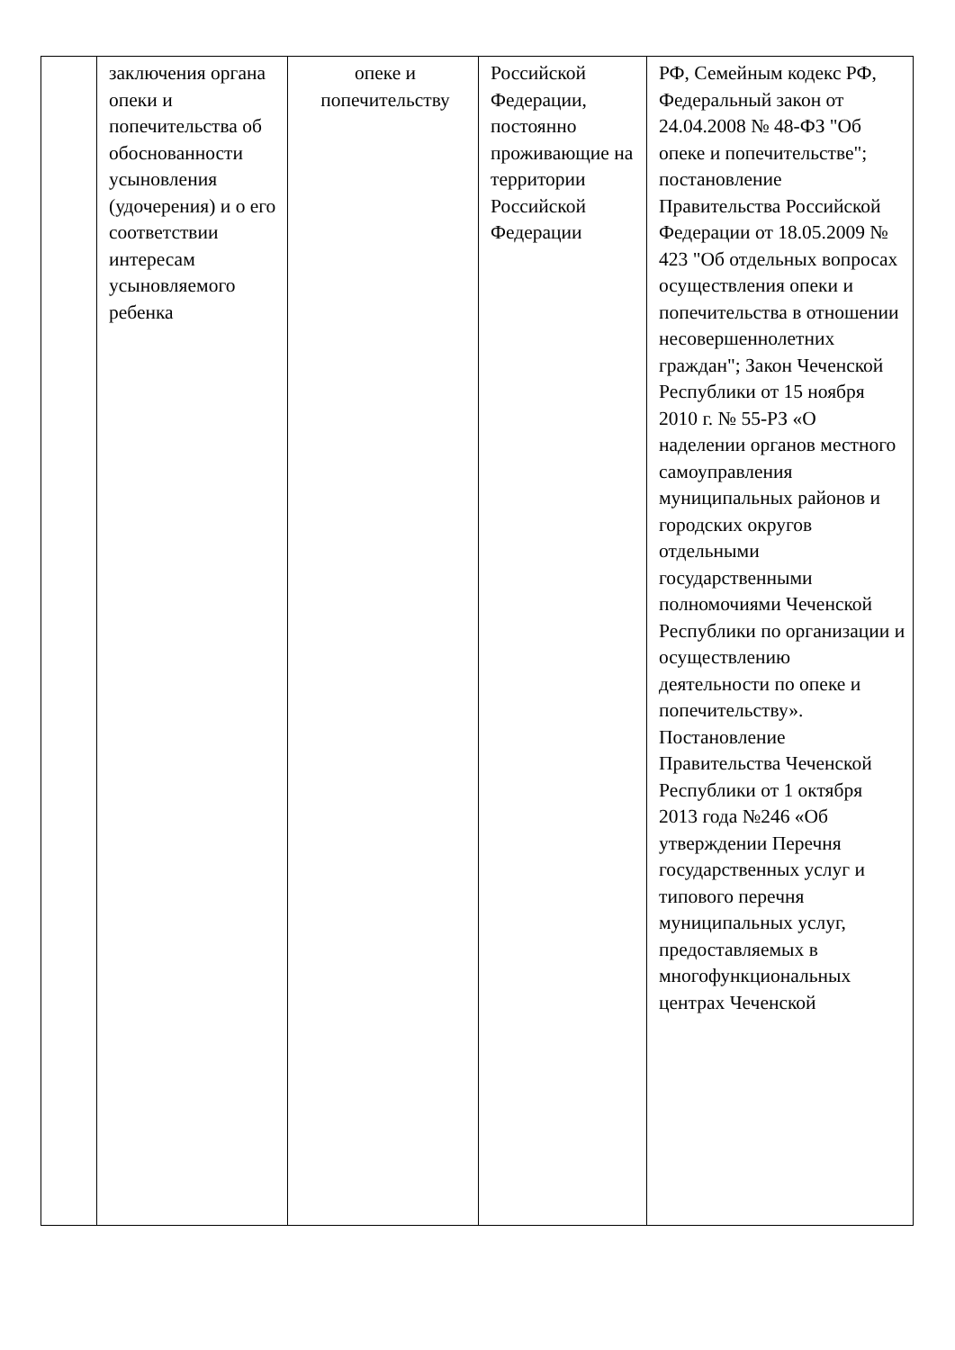| | заключения органа опеки и попечительства об обоснованности усыновления (удочерения) и о его соответствии интересам усыновляемого ребенка | опеке и попечительству | Российской Федерации, постоянно проживающие на территории Российской Федерации | РФ, Семейным кодекс РФ, Федеральный закон от 24.04.2008 № 48-ФЗ "Об опеке и попечительстве"; постановление Правительства Российской Федерации от 18.05.2009 № 423 "Об отдельных вопросах осуществления опеки и попечительства в отношении несовершеннолетних граждан"; Закон Чеченской Республики от 15 ноября 2010 г. № 55-РЗ «О наделении органов местного самоуправления муниципальных районов и городских округов отдельными государственными полномочиями Чеченской Республики по организации и осуществлению деятельности по опеке и попечительству». Постановление Правительства Чеченской Республики от 1 октября 2013 года №246 «Об утверждении Перечня государственных услуг и типового перечня муниципальных услуг, предоставляемых в многофункциональных центрах Чеченской |